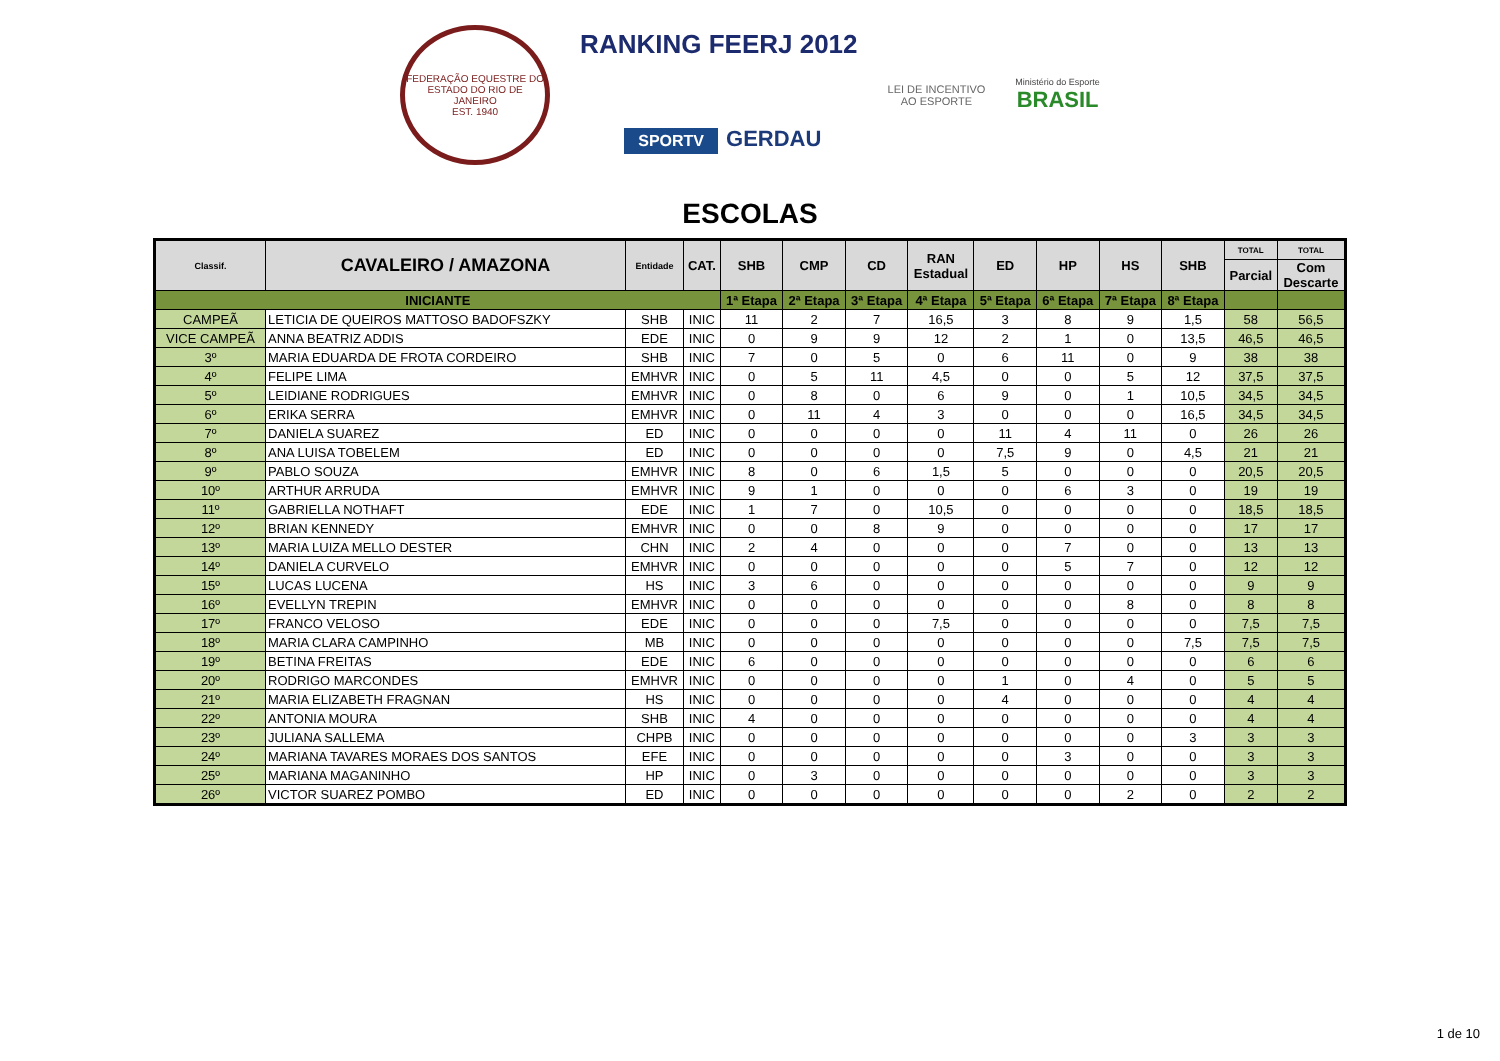FEDERAÇÃO EQUESTRE DO ESTADO DO RIO DE JANEIRO
EST. 1940
RANKING FEERJ 2012
SPORTV GERDAU
LEI DE INCENTIVO
AO ESPORTE
Ministério do Esporte
BRASIL
ESCOLAS
| Classif. | CAVALEIRO / AMAZONA | Entidade | CAT. | SHB | CMP | CD | RAN Estadual | ED | HP | HS | SHB | TOTAL | TOTAL |
| --- | --- | --- | --- | --- | --- | --- | --- | --- | --- | --- | --- | --- | --- |
| | | | | | | | | | | | | Parcial | Com Descarte |
| INICIANTE | | | | 1ª Etapa | 2ª Etapa | 3ª Etapa | 4ª Etapa | 5ª Etapa | 6ª Etapa | 7ª Etapa | 8ª Etapa | | |
| CAMPEÃ | LETICIA DE QUEIROS MATTOSO BADOFSZKY | SHB | INIC | 11 | 2 | 7 | 16,5 | 3 | 8 | 9 | 1,5 | 58 | 56,5 |
| VICE CAMPEÃ | ANNA BEATRIZ ADDIS | EDE | INIC | 0 | 9 | 9 | 12 | 2 | 1 | 0 | 13,5 | 46,5 | 46,5 |
| 3º | MARIA EDUARDA DE FROTA CORDEIRO | SHB | INIC | 7 | 0 | 5 | 0 | 6 | 11 | 0 | 9 | 38 | 38 |
| 4º | FELIPE LIMA | EMHVR | INIC | 0 | 5 | 11 | 4,5 | 0 | 0 | 5 | 12 | 37,5 | 37,5 |
| 5º | LEIDIANE RODRIGUES | EMHVR | INIC | 0 | 8 | 0 | 6 | 9 | 0 | 1 | 10,5 | 34,5 | 34,5 |
| 6º | ERIKA SERRA | EMHVR | INIC | 0 | 11 | 4 | 3 | 0 | 0 | 0 | 16,5 | 34,5 | 34,5 |
| 7º | DANIELA SUAREZ | ED | INIC | 0 | 0 | 0 | 0 | 11 | 4 | 11 | 0 | 26 | 26 |
| 8º | ANA LUISA TOBELEM | ED | INIC | 0 | 0 | 0 | 0 | 7,5 | 9 | 0 | 4,5 | 21 | 21 |
| 9º | PABLO SOUZA | EMHVR | INIC | 8 | 0 | 6 | 1,5 | 5 | 0 | 0 | 0 | 20,5 | 20,5 |
| 10º | ARTHUR ARRUDA | EMHVR | INIC | 9 | 1 | 0 | 0 | 0 | 6 | 3 | 0 | 19 | 19 |
| 11º | GABRIELLA NOTHAFT | EDE | INIC | 1 | 7 | 0 | 10,5 | 0 | 0 | 0 | 0 | 18,5 | 18,5 |
| 12º | BRIAN KENNEDY | EMHVR | INIC | 0 | 0 | 8 | 9 | 0 | 0 | 0 | 0 | 17 | 17 |
| 13º | MARIA LUIZA MELLO DESTER | CHN | INIC | 2 | 4 | 0 | 0 | 0 | 7 | 0 | 0 | 13 | 13 |
| 14º | DANIELA CURVELO | EMHVR | INIC | 0 | 0 | 0 | 0 | 0 | 5 | 7 | 0 | 12 | 12 |
| 15º | LUCAS LUCENA | HS | INIC | 3 | 6 | 0 | 0 | 0 | 0 | 0 | 0 | 9 | 9 |
| 16º | EVELLYN TREPIN | EMHVR | INIC | 0 | 0 | 0 | 0 | 0 | 0 | 8 | 0 | 8 | 8 |
| 17º | FRANCO VELOSO | EDE | INIC | 0 | 0 | 0 | 7,5 | 0 | 0 | 0 | 0 | 7,5 | 7,5 |
| 18º | MARIA CLARA CAMPINHO | MB | INIC | 0 | 0 | 0 | 0 | 0 | 0 | 0 | 7,5 | 7,5 | 7,5 |
| 19º | BETINA FREITAS | EDE | INIC | 6 | 0 | 0 | 0 | 0 | 0 | 0 | 0 | 6 | 6 |
| 20º | RODRIGO MARCONDES | EMHVR | INIC | 0 | 0 | 0 | 0 | 1 | 0 | 4 | 0 | 5 | 5 |
| 21º | MARIA ELIZABETH FRAGNAN | HS | INIC | 0 | 0 | 0 | 0 | 4 | 0 | 0 | 0 | 4 | 4 |
| 22º | ANTONIA MOURA | SHB | INIC | 4 | 0 | 0 | 0 | 0 | 0 | 0 | 0 | 4 | 4 |
| 23º | JULIANA SALLEMA | CHPB | INIC | 0 | 0 | 0 | 0 | 0 | 0 | 0 | 3 | 3 | 3 |
| 24º | MARIANA TAVARES MORAES DOS SANTOS | EFE | INIC | 0 | 0 | 0 | 0 | 0 | 3 | 0 | 0 | 3 | 3 |
| 25º | MARIANA MAGANINHO | HP | INIC | 0 | 3 | 0 | 0 | 0 | 0 | 0 | 0 | 3 | 3 |
| 26º | VICTOR SUAREZ POMBO | ED | INIC | 0 | 0 | 0 | 0 | 0 | 0 | 2 | 0 | 2 | 2 |
1 de 10